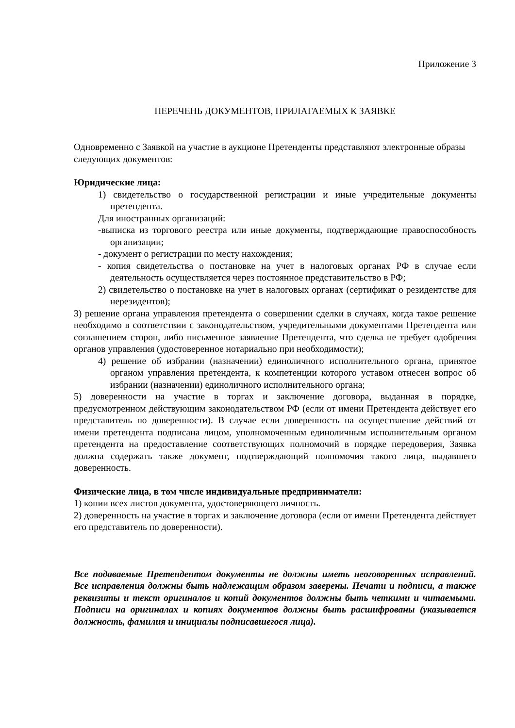Приложение 3
ПЕРЕЧЕНЬ ДОКУМЕНТОВ, ПРИЛАГАЕМЫХ К ЗАЯВКЕ
Одновременно с Заявкой на участие в аукционе Претенденты представляют электронные образы следующих документов:
Юридические лица:
1) свидетельство о государственной регистрации и иные учредительные документы претендента.
Для иностранных организаций:
-выписка из торгового реестра или иные документы, подтверждающие правоспособность организации;
- документ о регистрации по месту нахождения;
- копия свидетельства о постановке на учет в налоговых органах РФ в случае если деятельность осуществляется через постоянное представительство в РФ;
2) свидетельство о постановке на учет в налоговых органах (сертификат о резидентстве для нерезидентов);
3) решение органа управления претендента о совершении сделки в случаях, когда такое решение необходимо в соответствии с законодательством, учредительными документами Претендента или соглашением сторон, либо письменное заявление Претендента, что сделка не требует одобрения органов управления (удостоверенное нотариально при необходимости);
4) решение об избрании (назначении) единоличного исполнительного органа, принятое органом управления претендента, к компетенции которого уставом отнесен вопрос об избрании (назначении) единоличного исполнительного органа;
5) доверенности на участие в торгах и заключение договора, выданная в порядке, предусмотренном действующим законодательством РФ (если от имени Претендента действует его представитель по доверенности). В случае если доверенность на осуществление действий от имени претендента подписана лицом, уполномоченным единоличным исполнительным органом претендента на предоставление соответствующих полномочий в порядке передоверия, Заявка должна содержать также документ, подтверждающий полномочия такого лица, выдавшего доверенность.
Физические лица, в том числе индивидуальные предприниматели:
1) копии всех листов документа, удостоверяющего личность.
2) доверенность на участие в торгах и заключение договора (если от имени Претендента действует его представитель по доверенности).
Все подаваемые Претендентом документы не должны иметь неоговоренных исправлений. Все исправления должны быть надлежащим образом заверены. Печати и подписи, а также реквизиты и текст оригиналов и копий документов должны быть четкими и читаемыми. Подписи на оригиналах и копиях документов должны быть расшифрованы (указывается должность, фамилия и инициалы подписавшегося лица).